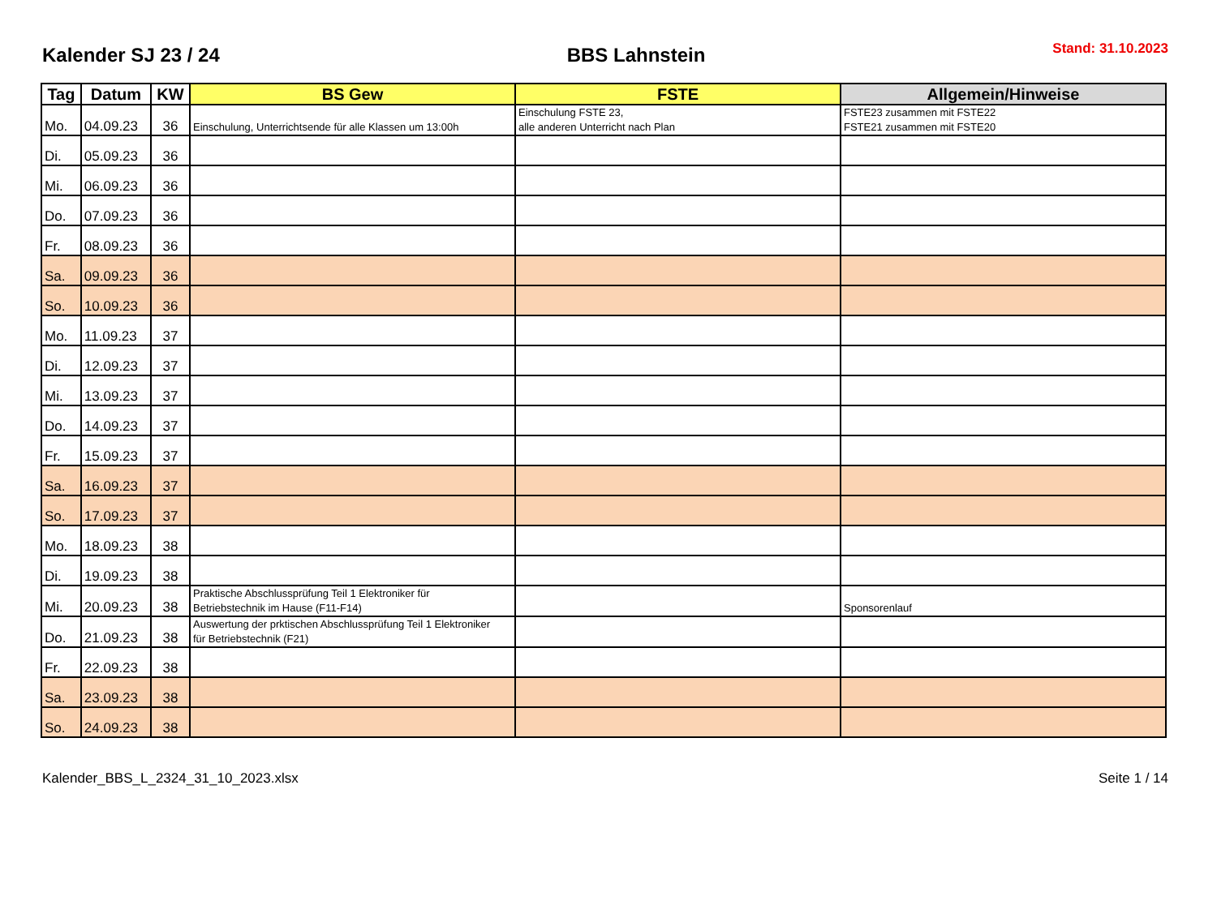Kalender SJ 23 / 24
BBS Lahnstein
Stand: 31.10.2023
| Tag | Datum | KW | BS Gew | FSTE | Allgemein/Hinweise |
| --- | --- | --- | --- | --- | --- |
| Mo. | 04.09.23 | 36 | Einschulung, Unterrichtsende für alle Klassen um 13:00h | Einschulung FSTE 23, alle anderen Unterricht nach Plan | FSTE23 zusammen mit FSTE22 FSTE21 zusammen mit FSTE20 |
| Di. | 05.09.23 | 36 | | | |
| Mi. | 06.09.23 | 36 | | | |
| Do. | 07.09.23 | 36 | | | |
| Fr. | 08.09.23 | 36 | | | |
| Sa. | 09.09.23 | 36 | | | |
| So. | 10.09.23 | 36 | | | |
| Mo. | 11.09.23 | 37 | | | |
| Di. | 12.09.23 | 37 | | | |
| Mi. | 13.09.23 | 37 | | | |
| Do. | 14.09.23 | 37 | | | |
| Fr. | 15.09.23 | 37 | | | |
| Sa. | 16.09.23 | 37 | | | |
| So. | 17.09.23 | 37 | | | |
| Mo. | 18.09.23 | 38 | | | |
| Di. | 19.09.23 | 38 | | | |
| Mi. | 20.09.23 | 38 | Praktische Abschlussprüfung Teil 1 Elektroniker für Betriebstechnik im Hause (F11-F14) | | Sponsorenlauf |
| Do. | 21.09.23 | 38 | Auswertung der prktischen Abschlussprüfung Teil 1 Elektroniker für Betriebstechnik (F21) | | |
| Fr. | 22.09.23 | 38 | | | |
| Sa. | 23.09.23 | 38 | | | |
| So. | 24.09.23 | 38 | | | |
Kalender_BBS_L_2324_31_10_2023.xlsx Seite 1 / 14